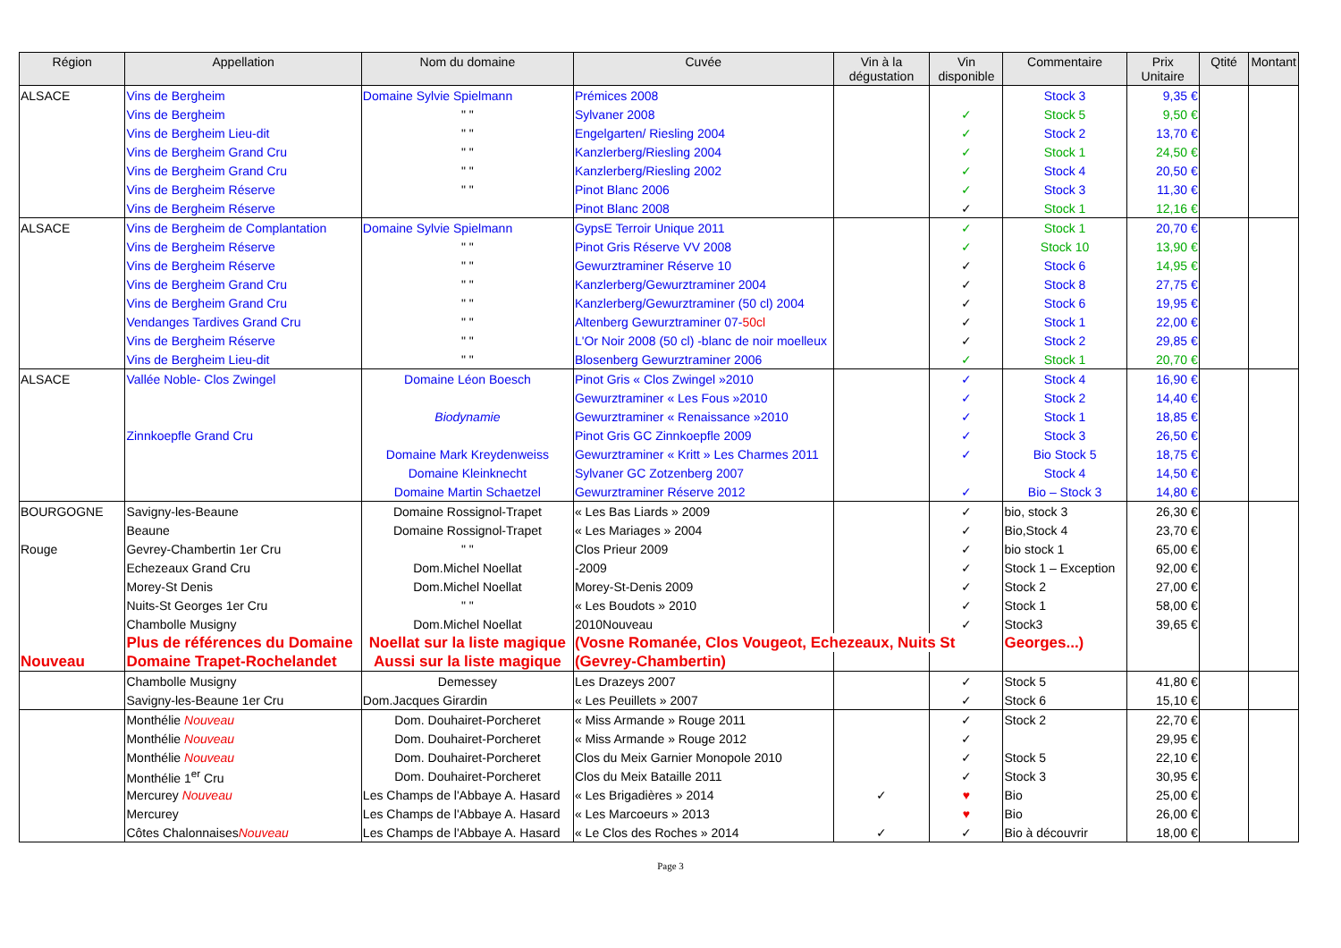| Région | Appellation | Nom du domaine | Cuvée | Vin à la dégustation | Vin disponible | Commentaire | Prix Unitaire | Qtité | Montant |
| --- | --- | --- | --- | --- | --- | --- | --- | --- | --- |
| ALSACE | Vins de Bergheim | Domaine Sylvie Spielmann | Prémices 2008 | | | Stock 3 | 9,35 € | | |
| | Vins de Bergheim | " " | Sylvaner 2008 | | ✓ | Stock 5 | 9,50 € | | |
| | Vins de Bergheim Lieu-dit | " " | Engelgarten/ Riesling 2004 | | ✓ | Stock 2 | 13,70 € | | |
| | Vins de Bergheim Grand Cru | " " | Kanzlerberg/Riesling 2004 | | ✓ | Stock 1 | 24,50 € | | |
| | Vins de Bergheim Grand Cru | " " | Kanzlerberg/Riesling 2002 | | ✓ | Stock 4 | 20,50 € | | |
| | Vins de Bergheim Réserve | " " | Pinot Blanc 2006 | | ✓ | Stock 3 | 11,30 € | | |
| | Vins de Bergheim Réserve | | Pinot Blanc 2008 | | ✓ | Stock 1 | 12,16 € | | |
| ALSACE | Vins de Bergheim de Complantation | Domaine Sylvie Spielmann | GypsE Terroir Unique 2011 | | ✓ | Stock 1 | 20,70 € | | |
| | Vins de Bergheim Réserve | " " | Pinot Gris Réserve VV 2008 | | ✓ | Stock 10 | 13,90 € | | |
| | Vins de Bergheim Réserve | " " | Gewurztraminer Réserve 10 | | ✓ | Stock 6 | 14,95 € | | |
| | Vins de Bergheim Grand Cru | " " | Kanzlerberg/Gewurztraminer 2004 | | ✓ | Stock 8 | 27,75 € | | |
| | Vins de Bergheim Grand Cru | " " | Kanzlerberg/Gewurztraminer (50 cl) 2004 | | ✓ | Stock 6 | 19,95 € | | |
| | Vendanges Tardives Grand Cru | " " | Altenberg Gewurztraminer 07- 50cl | | ✓ | Stock 1 | 22,00 € | | |
| | Vins de Bergheim Réserve | " " | L'Or Noir 2008 (50 cl) -blanc de noir moelleux | | ✓ | Stock 2 | 29,85 € | | |
| | Vins de Bergheim Lieu-dit | " " | Blosenberg Gewurztraminer 2006 | | ✓ | Stock 1 | 20,70 € | | |
| ALSACE | Vallée Noble- Clos Zwingel | Domaine Léon Boesch | Pinot Gris « Clos Zwingel »2010 | | ✓ | Stock 4 | 16,90 € | | |
| | | | Gewurztraminer « Les Fous »2010 | | ✓ | Stock 2 | 14,40 € | | |
| | | Biodynamie | Gewurztraminer « Renaissance »2010 | | ✓ | Stock 1 | 18,85 € | | |
| | Zinnkoepfle Grand Cru | | Pinot Gris GC Zinnkoepfle 2009 | | ✓ | Stock 3 | 26,50 € | | |
| | | Domaine Mark Kreydenweiss | Gewurztraminer « Kritt » Les Charmes 2011 | | ✓ | Bio Stock 5 | 18,75 € | | |
| | | Domaine Kleinknecht | Sylvaner GC Zotzenberg 2007 | | | Stock 4 | 14,50 € | | |
| | | Domaine Martin Schaetzel | Gewurztraminer Réserve 2012 | | ✓ | Bio – Stock 3 | 14,80 € | | |
| BOURGOGNE | Savigny-les-Beaune | Domaine Rossignol-Trapet | « Les Bas Liards » 2009 | | ✓ | bio, stock 3 | 26,30 € | | |
| | Beaune | Domaine Rossignol-Trapet | « Les Mariages » 2004 | | ✓ | Bio,Stock 4 | 23,70 € | | |
| Rouge | Gevrey-Chambertin 1er Cru | " " | Clos Prieur 2009 | | ✓ | bio stock 1 | 65,00 € | | |
| | Echezeaux Grand Cru | Dom.Michel Noellat | -2009 | | ✓ | Stock 1 – Exception | 92,00 € | | |
| | Morey-St Denis | Dom.Michel Noellat | Morey-St-Denis 2009 | | ✓ | Stock 2 | 27,00 € | | |
| | Nuits-St Georges 1er Cru | " " | « Les Boudots » 2010 | | ✓ | Stock 1 | 58,00 € | | |
| | Chambolle Musigny | Dom.Michel Noellat | 2010Nouveau | | ✓ | Stock3 | 39,65 € | | |
| | Plus de références du Domaine | Noellat sur la liste magique | (Vosne Romanée, Clos Vougeot, Echezeaux, Nuits St | | | Georges...) | | | |
| Nouveau | Domaine Trapet-Rochelandet | Aussi sur la liste magique | (Gevrey-Chambertin) | | | | | | |
| | Chambolle Musigny | Demessey | Les Drazeys 2007 | | ✓ | Stock 5 | 41,80 € | | |
| | Savigny-les-Beaune 1er Cru | Dom.Jacques Girardin | « Les Peuillets » 2007 | | ✓ | Stock 6 | 15,10 € | | |
| | Monthélie Nouveau | Dom. Douhairet-Porcheret | « Miss Armande » Rouge 2011 | | ✓ | Stock 2 | 22,70 € | | |
| | Monthélie Nouveau | Dom. Douhairet-Porcheret | « Miss Armande » Rouge 2012 | | ✓ | | 29,95 € | | |
| | Monthélie Nouveau | Dom. Douhairet-Porcheret | Clos du Meix Garnier Monopole 2010 | | ✓ | Stock 5 | 22,10 € | | |
| | Monthélie 1<sup>er</sup> Cru | Dom. Douhairet-Porcheret | Clos du Meix Bataille 2011 | | ✓ | Stock 3 | 30,95 € | | |
| | Mercurey Nouveau | Les Champs de l'Abbaye A. Hasard | « Les Brigadières » 2014 | ✓ | ♥ | Bio | 25,00 € | | |
| | Mercurey | Les Champs de l'Abbaye A. Hasard | « Les Marcoeurs » 2013 | | ♥ | Bio | 26,00 € | | |
| | Côtes Chalonnaises Nouveau | Les Champs de l'Abbaye A. Hasard | « Le Clos des Roches » 2014 | ✓ | ✓ | Bio à découvrir | 18,00 € | | |
Page 3